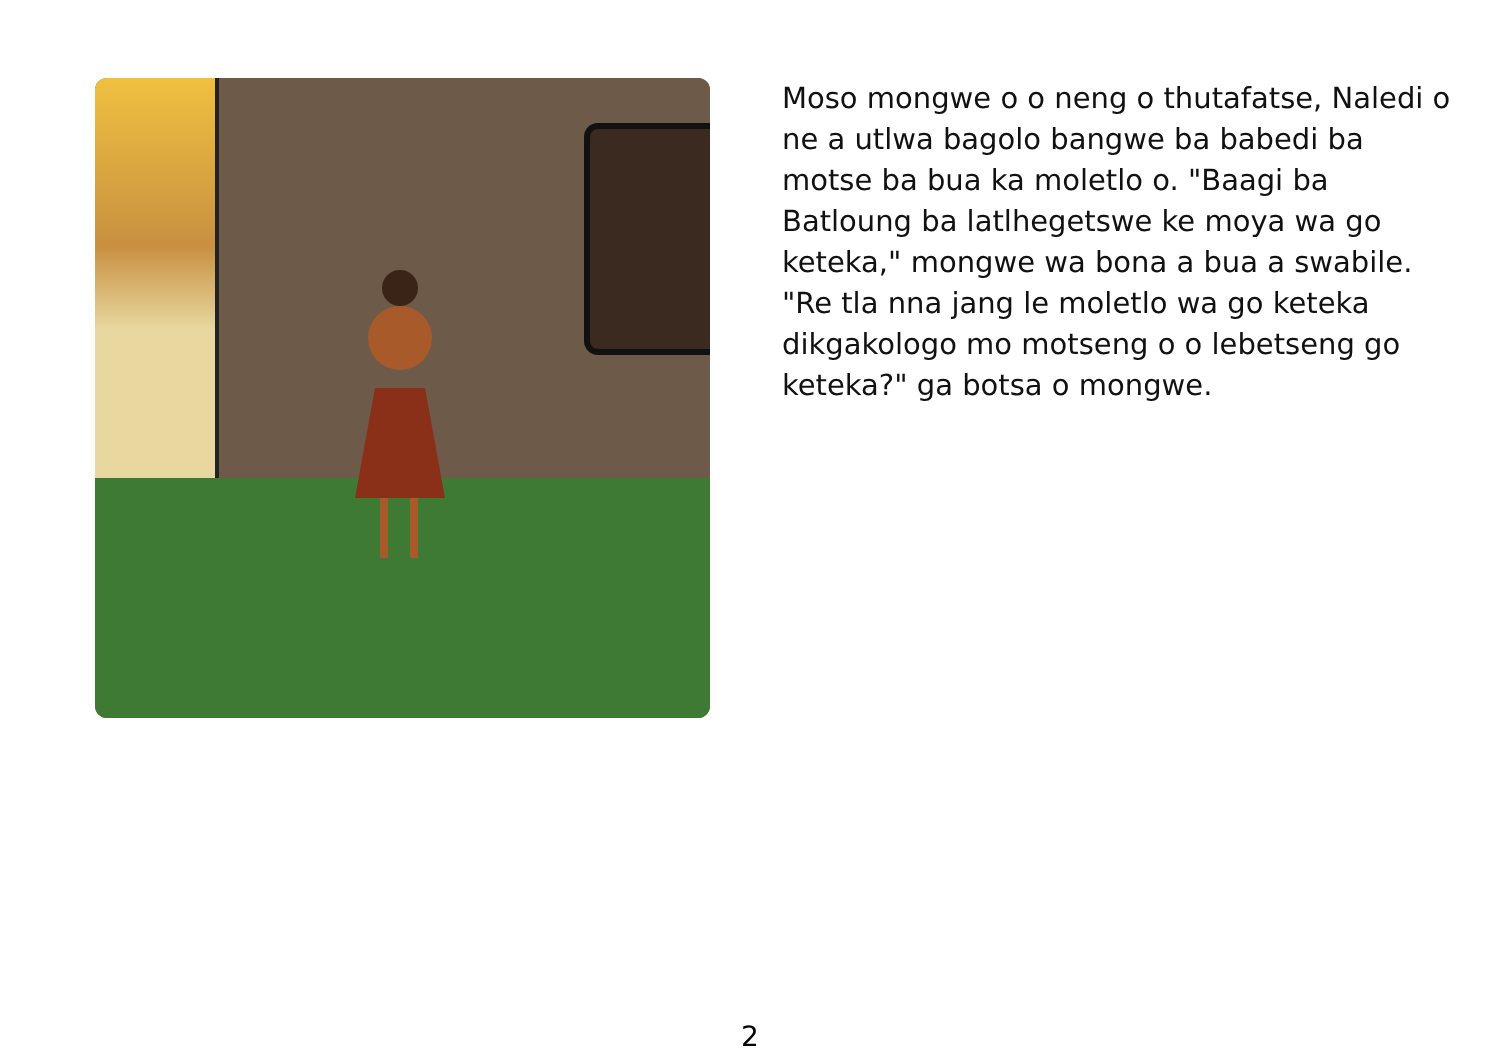Moso mongwe o o neng o thutafatse, Naledi o ne a utlwa bagolo bangwe ba babedi ba motse ba bua ka moletlo o. "Baagi ba Batloung ba latlhegetswe ke moya wa go keteka," mongwe wa bona a bua a swabile. "Re tla nna jang le moletlo wa go keteka dikgakologo mo motseng o o lebetseng go keteka?" ga botsa o mongwe.
2